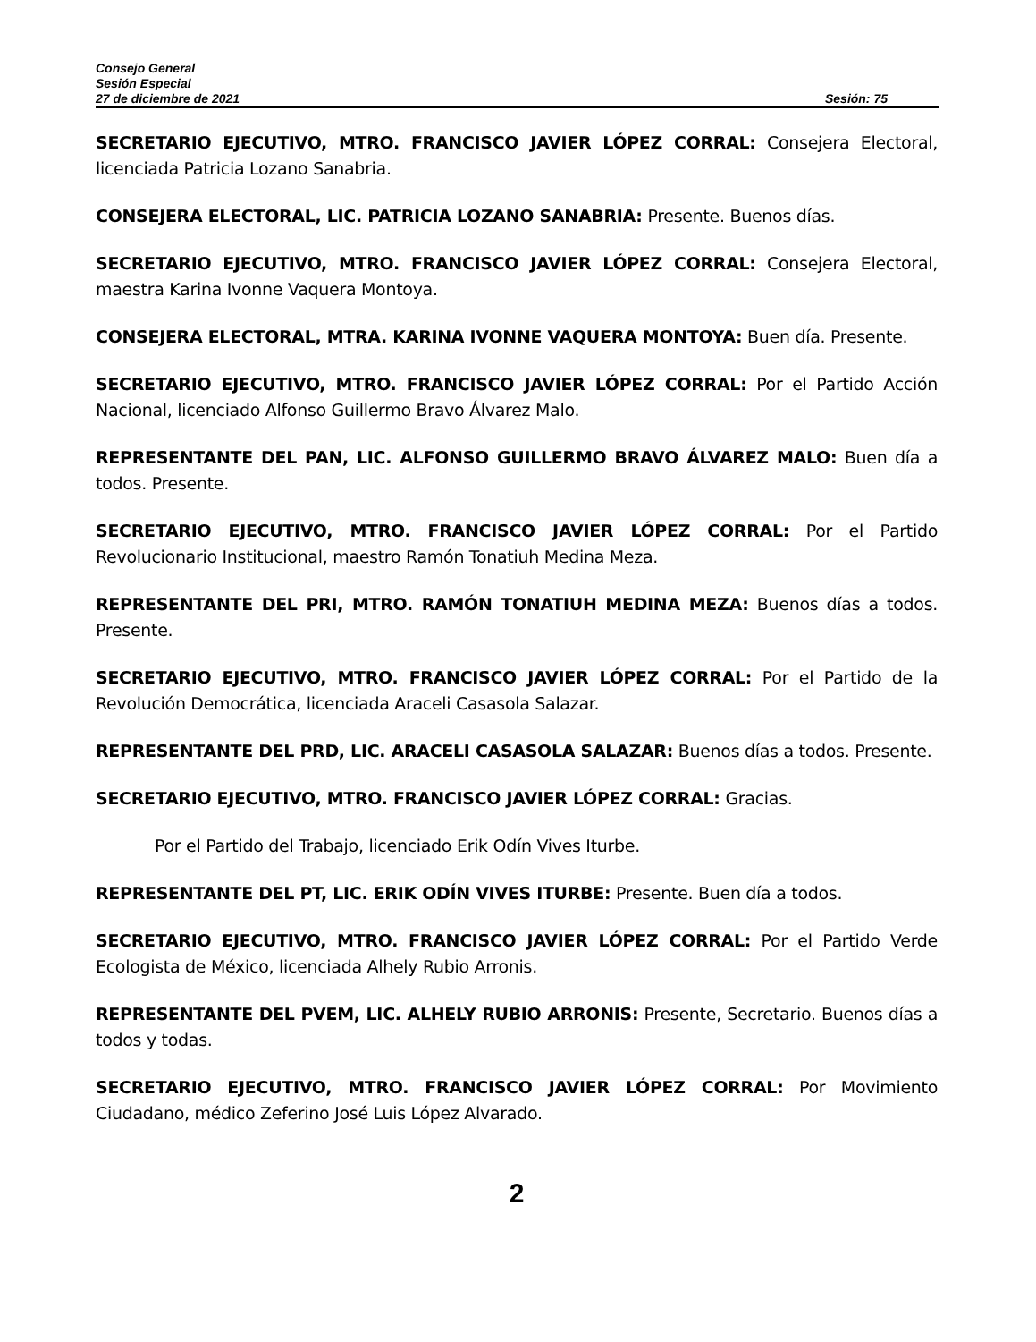Consejo General
Sesión Especial
27 de diciembre de 2021 Sesión: 75
SECRETARIO EJECUTIVO, MTRO. FRANCISCO JAVIER LÓPEZ CORRAL: Consejera Electoral, licenciada Patricia Lozano Sanabria.
CONSEJERA ELECTORAL, LIC. PATRICIA LOZANO SANABRIA: Presente. Buenos días.
SECRETARIO EJECUTIVO, MTRO. FRANCISCO JAVIER LÓPEZ CORRAL: Consejera Electoral, maestra Karina Ivonne Vaquera Montoya.
CONSEJERA ELECTORAL, MTRA. KARINA IVONNE VAQUERA MONTOYA: Buen día. Presente.
SECRETARIO EJECUTIVO, MTRO. FRANCISCO JAVIER LÓPEZ CORRAL: Por el Partido Acción Nacional, licenciado Alfonso Guillermo Bravo Álvarez Malo.
REPRESENTANTE DEL PAN, LIC. ALFONSO GUILLERMO BRAVO ÁLVAREZ MALO: Buen día a todos. Presente.
SECRETARIO EJECUTIVO, MTRO. FRANCISCO JAVIER LÓPEZ CORRAL: Por el Partido Revolucionario Institucional, maestro Ramón Tonatiuh Medina Meza.
REPRESENTANTE DEL PRI, MTRO. RAMÓN TONATIUH MEDINA MEZA: Buenos días a todos. Presente.
SECRETARIO EJECUTIVO, MTRO. FRANCISCO JAVIER LÓPEZ CORRAL: Por el Partido de la Revolución Democrática, licenciada Araceli Casasola Salazar.
REPRESENTANTE DEL PRD, LIC. ARACELI CASASOLA SALAZAR: Buenos días a todos. Presente.
SECRETARIO EJECUTIVO, MTRO. FRANCISCO JAVIER LÓPEZ CORRAL: Gracias.
Por el Partido del Trabajo, licenciado Erik Odín Vives Iturbe.
REPRESENTANTE DEL PT, LIC. ERIK ODÍN VIVES ITURBE: Presente. Buen día a todos.
SECRETARIO EJECUTIVO, MTRO. FRANCISCO JAVIER LÓPEZ CORRAL: Por el Partido Verde Ecologista de México, licenciada Alhely Rubio Arronis.
REPRESENTANTE DEL PVEM, LIC. ALHELY RUBIO ARRONIS: Presente, Secretario. Buenos días a todos y todas.
SECRETARIO EJECUTIVO, MTRO. FRANCISCO JAVIER LÓPEZ CORRAL: Por Movimiento Ciudadano, médico Zeferino José Luis López Alvarado.
2